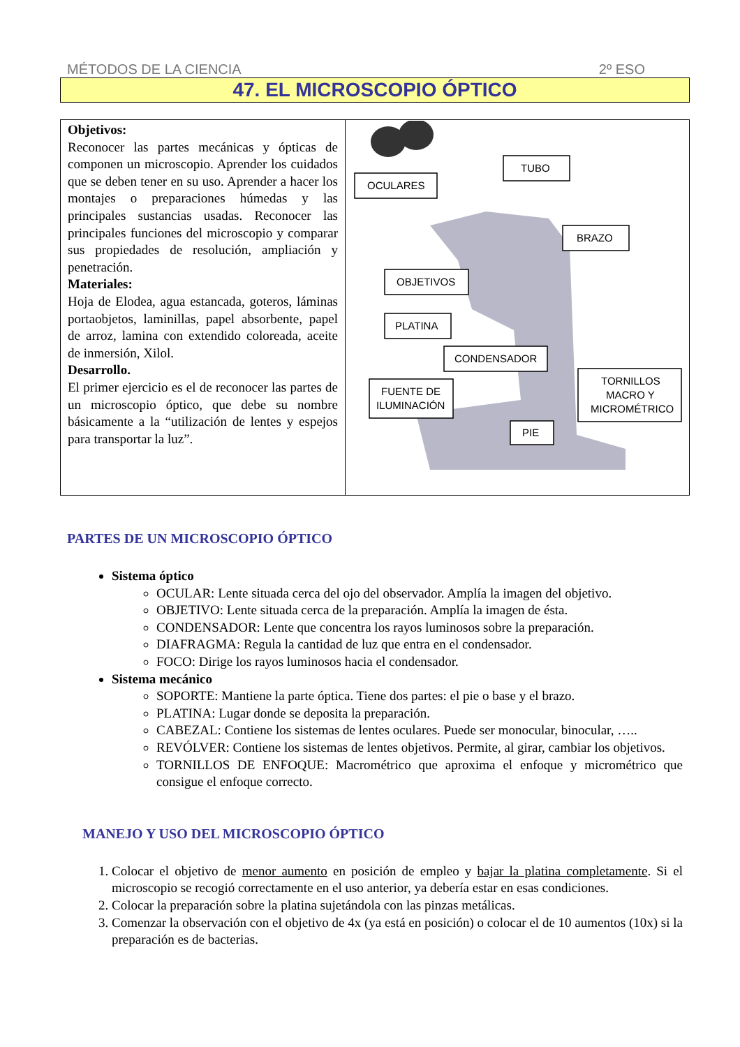MÉTODOS DE LA CIENCIA 2º ESO
47. EL MICROSCOPIO ÓPTICO
| Objetivos: Reconocer las partes mecánicas y ópticas de componen un microscopio. Aprender los cuidados que se deben tener en su uso. Aprender a hacer los montajes o preparaciones húmedas y las principales sustancias usadas. Reconocer las principales funciones del microscopio y comparar sus propiedades de resolución, ampliación y penetración. Materiales: Hoja de Elodea, agua estancada, goteros, láminas portaobjetos, laminillas, papel absorbente, papel de arroz, lamina con extendido coloreada, aceite de inmersión, Xilol. Desarrollo. El primer ejercicio es el de reconocer las partes de un microscopio óptico, que debe su nombre básicamente a la “utilización de lentes y espejos para transportar la luz”. | OCULARES TUBO BRAZO OBJETIVOS PLATINA CONDENSADOR FUENTE DE ILUMINACIÓN TORNILLOS MACRO Y MICROMÉTRICO PIE |
PARTES DE UN MICROSCOPIO ÓPTICO
Sistema óptico
OCULAR: Lente situada cerca del ojo del observador. Amplía la imagen del objetivo.
OBJETIVO: Lente situada cerca de la preparación. Amplía la imagen de ésta.
CONDENSADOR: Lente que concentra los rayos luminosos sobre la preparación.
DIAFRAGMA: Regula la cantidad de luz que entra en el condensador.
FOCO: Dirige los rayos luminosos hacia el condensador.
Sistema mecánico
SOPORTE: Mantiene la parte óptica. Tiene dos partes: el pie o base y el brazo.
PLATINA: Lugar donde se deposita la preparación.
CABEZAL: Contiene los sistemas de lentes oculares. Puede ser monocular, binocular, …..
REVÓLVER: Contiene los sistemas de lentes objetivos. Permite, al girar, cambiar los objetivos.
TORNILLOS DE ENFOQUE: Macrométrico que aproxima el enfoque y micrométrico que consigue el enfoque correcto.
MANEJO Y USO DEL MICROSCOPIO ÓPTICO
1. Colocar el objetivo de menor aumento en posición de empleo y bajar la platina completamente. Si el microscopio se recogió correctamente en el uso anterior, ya debería estar en esas condiciones.
2. Colocar la preparación sobre la platina sujetándola con las pinzas metálicas.
3. Comenzar la observación con el objetivo de 4x (ya está en posición) o colocar el de 10 aumentos (10x) si la preparación es de bacterias.